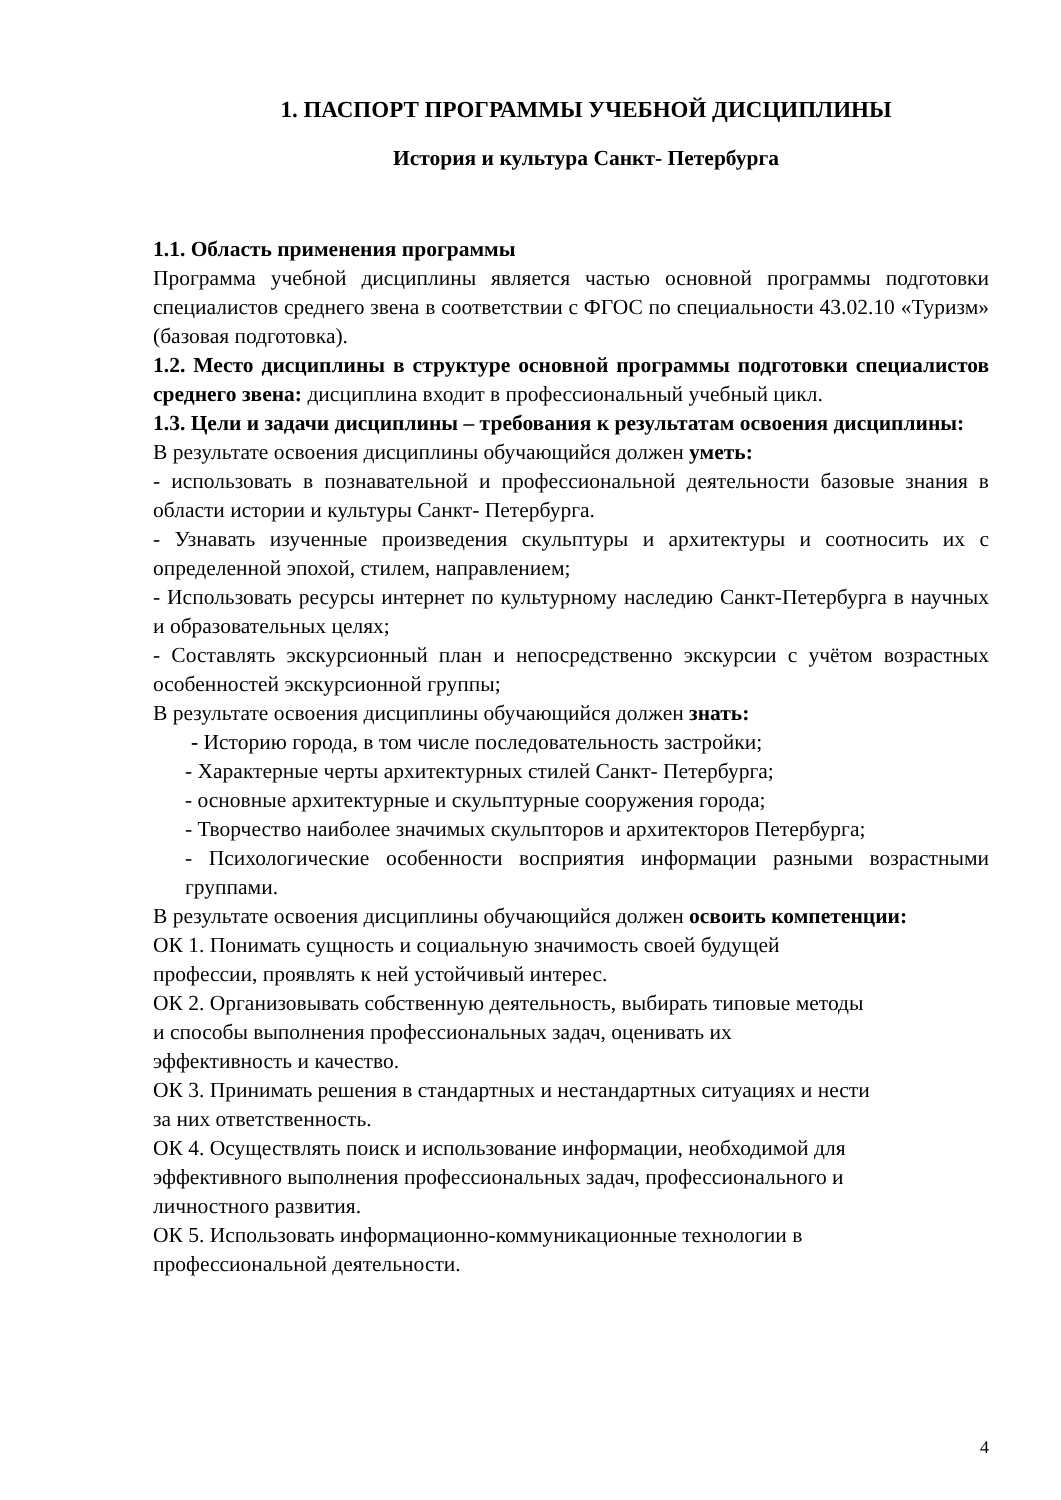1. ПАСПОРТ ПРОГРАММЫ УЧЕБНОЙ ДИСЦИПЛИНЫ
История и культура Санкт- Петербурга
1.1. Область применения программы
Программа учебной дисциплины является частью основной программы подготовки специалистов среднего звена в соответствии с ФГОС по специальности 43.02.10 «Туризм» (базовая подготовка).
1.2. Место дисциплины в структуре основной программы подготовки специалистов среднего звена: дисциплина входит в профессиональный учебный цикл.
1.3. Цели и задачи дисциплины – требования к результатам освоения дисциплины:
В результате освоения дисциплины обучающийся должен уметь:
- использовать в познавательной и профессиональной деятельности базовые знания в области истории и культуры Санкт- Петербурга.
- Узнавать изученные произведения скульптуры и архитектуры и соотносить их с определенной эпохой, стилем, направлением;
- Использовать ресурсы интернет по культурному наследию Санкт-Петербурга в научных и образовательных целях;
- Составлять экскурсионный план и непосредственно экскурсии с учётом возрастных особенностей экскурсионной группы;
В результате освоения дисциплины обучающийся должен знать:
- Историю города, в том числе последовательность застройки;
- Характерные черты архитектурных стилей Санкт- Петербурга;
- основные архитектурные и скульптурные сооружения города;
- Творчество наиболее значимых скульпторов и архитекторов Петербурга;
- Психологические особенности восприятия информации разными возрастными группами.
В результате освоения дисциплины обучающийся должен освоить компетенции:
ОК 1. Понимать сущность и социальную значимость своей будущей
профессии, проявлять к ней устойчивый интерес.
ОК 2. Организовывать собственную деятельность, выбирать типовые методы
и способы выполнения профессиональных задач, оценивать их
эффективность и качество.
ОК 3. Принимать решения в стандартных и нестандартных ситуациях и нести
за них ответственность.
ОК 4. Осуществлять поиск и использование информации, необходимой для
эффективного выполнения профессиональных задач, профессионального и
личностного развития.
ОК 5. Использовать информационно-коммуникационные технологии в
профессиональной деятельности.
4